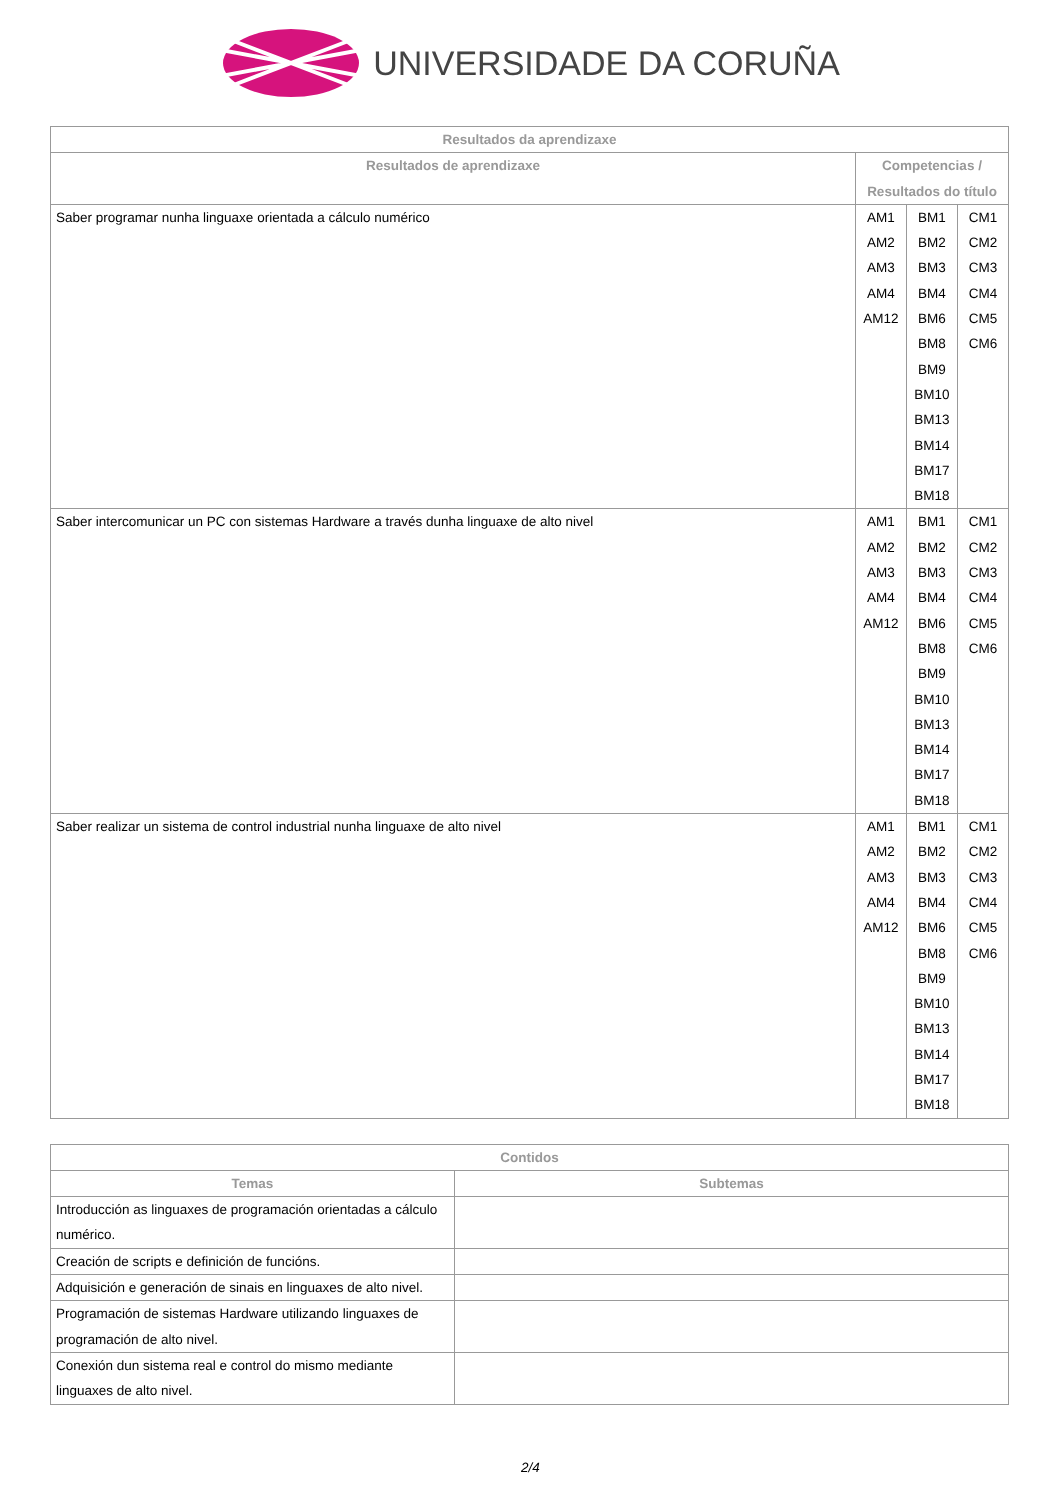UNIVERSIDADE DA CORUÑA
| Resultados da aprendizaxe | | | |
| --- | --- | --- | --- |
| Resultados de aprendizaxe | Competencias / Resultados do título | | |
| Saber programar nunha linguaxe orientada a cálculo numérico | AM1 AM2 AM3 AM4 AM12 | BM1 BM2 BM3 BM4 BM6 BM8 BM9 BM10 BM13 BM14 BM17 BM18 | CM1 CM2 CM3 CM4 CM5 CM6 |
| Saber intercomunicar un PC con sistemas Hardware a través dunha linguaxe de alto nivel | AM1 AM2 AM3 AM4 AM12 | BM1 BM2 BM3 BM4 BM6 BM8 BM9 BM10 BM13 BM14 BM17 BM18 | CM1 CM2 CM3 CM4 CM5 CM6 |
| Saber realizar un sistema de control industrial nunha linguaxe de alto nivel | AM1 AM2 AM3 AM4 AM12 | BM1 BM2 BM3 BM4 BM6 BM8 BM9 BM10 BM13 BM14 BM17 BM18 | CM1 CM2 CM3 CM4 CM5 CM6 |
| Contidos | |
| --- | --- |
| Temas | Subtemas |
| Introducción as linguaxes de programación orientadas a cálculo numérico. | |
| Creación de scripts e definición de funcións. | |
| Adquisición e generación de sinais en linguaxes de alto nivel. | |
| Programación de sistemas Hardware utilizando linguaxes de programación de alto nivel. | |
| Conexión dun sistema real e control do mismo mediante linguaxes de alto nivel. | |
2/4